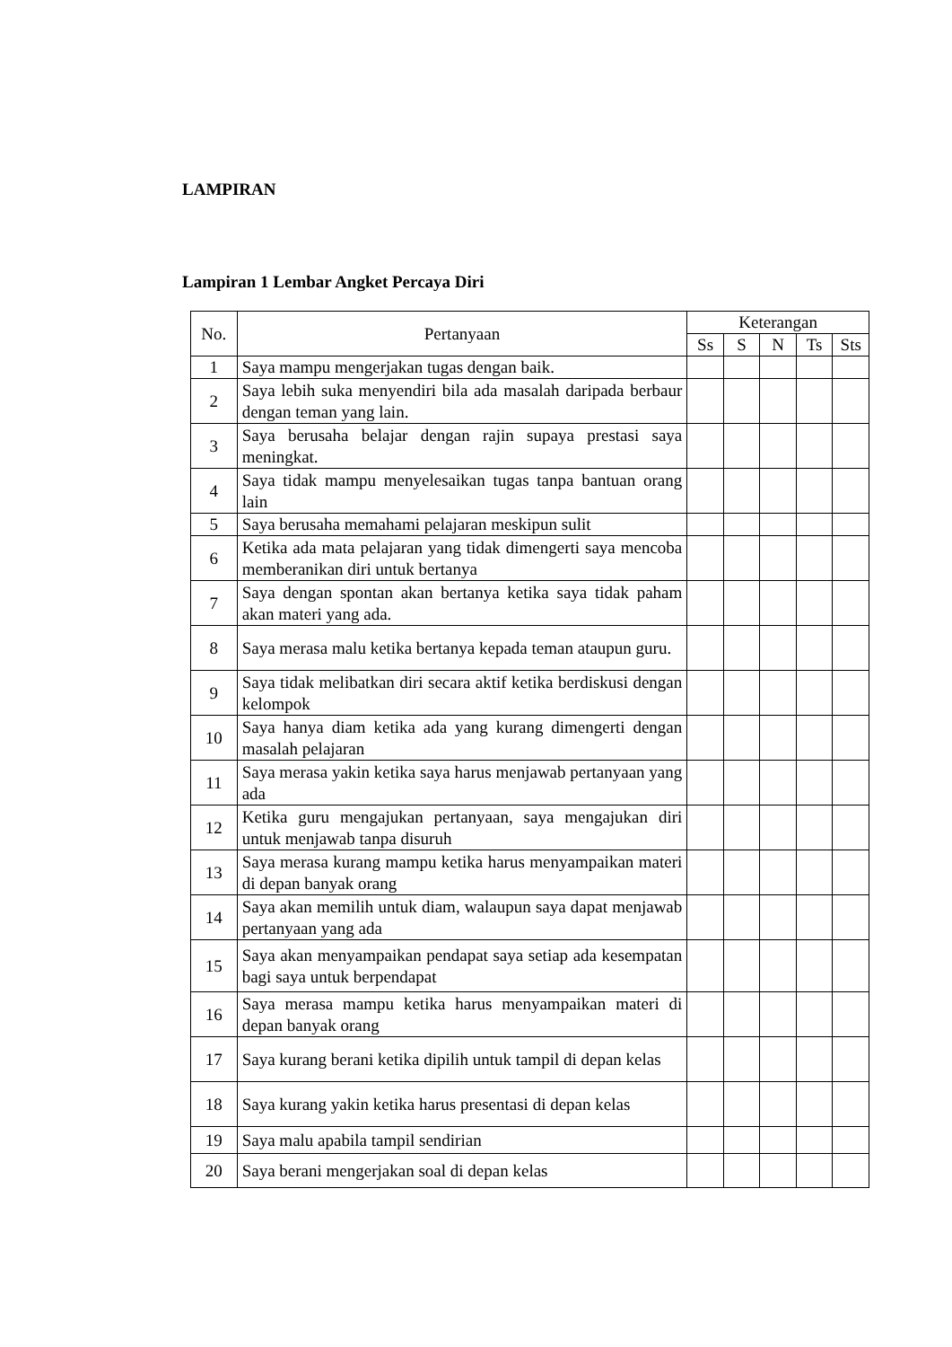LAMPIRAN
Lampiran 1 Lembar Angket Percaya Diri
| No. | Pertanyaan | Keterangan | | | | |
| --- | --- | --- | --- | --- | --- | --- |
| | | Ss | S | N | Ts | Sts |
| 1 | Saya mampu mengerjakan tugas dengan baik. | | | | | |
| 2 | Saya lebih suka menyendiri bila ada masalah daripada berbaur dengan teman yang lain. | | | | | |
| 3 | Saya berusaha belajar dengan rajin supaya prestasi saya meningkat. | | | | | |
| 4 | Saya tidak mampu menyelesaikan tugas tanpa bantuan orang lain | | | | | |
| 5 | Saya berusaha memahami pelajaran meskipun sulit | | | | | |
| 6 | Ketika ada mata pelajaran yang tidak dimengerti saya mencoba memberanikan diri untuk bertanya | | | | | |
| 7 | Saya dengan spontan akan bertanya ketika saya tidak paham akan materi yang ada. | | | | | |
| 8 | Saya merasa malu ketika bertanya kepada teman ataupun guru. | | | | | |
| 9 | Saya tidak melibatkan diri secara aktif ketika berdiskusi dengan kelompok | | | | | |
| 10 | Saya hanya diam ketika ada yang kurang dimengerti dengan masalah pelajaran | | | | | |
| 11 | Saya merasa yakin ketika saya harus menjawab pertanyaan yang ada | | | | | |
| 12 | Ketika guru mengajukan pertanyaan, saya mengajukan diri untuk menjawab tanpa disuruh | | | | | |
| 13 | Saya merasa kurang mampu ketika harus menyampaikan materi di depan banyak orang | | | | | |
| 14 | Saya akan memilih untuk diam, walaupun saya dapat menjawab pertanyaan yang ada | | | | | |
| 15 | Saya akan menyampaikan pendapat saya setiap ada kesempatan bagi saya untuk berpendapat | | | | | |
| 16 | Saya merasa mampu ketika harus menyampaikan materi di depan banyak orang | | | | | |
| 17 | Saya kurang berani ketika dipilih untuk tampil di depan kelas | | | | | |
| 18 | Saya kurang yakin ketika harus presentasi di depan kelas | | | | | |
| 19 | Saya malu apabila tampil sendirian | | | | | |
| 20 | Saya berani mengerjakan soal di depan kelas | | | | | |